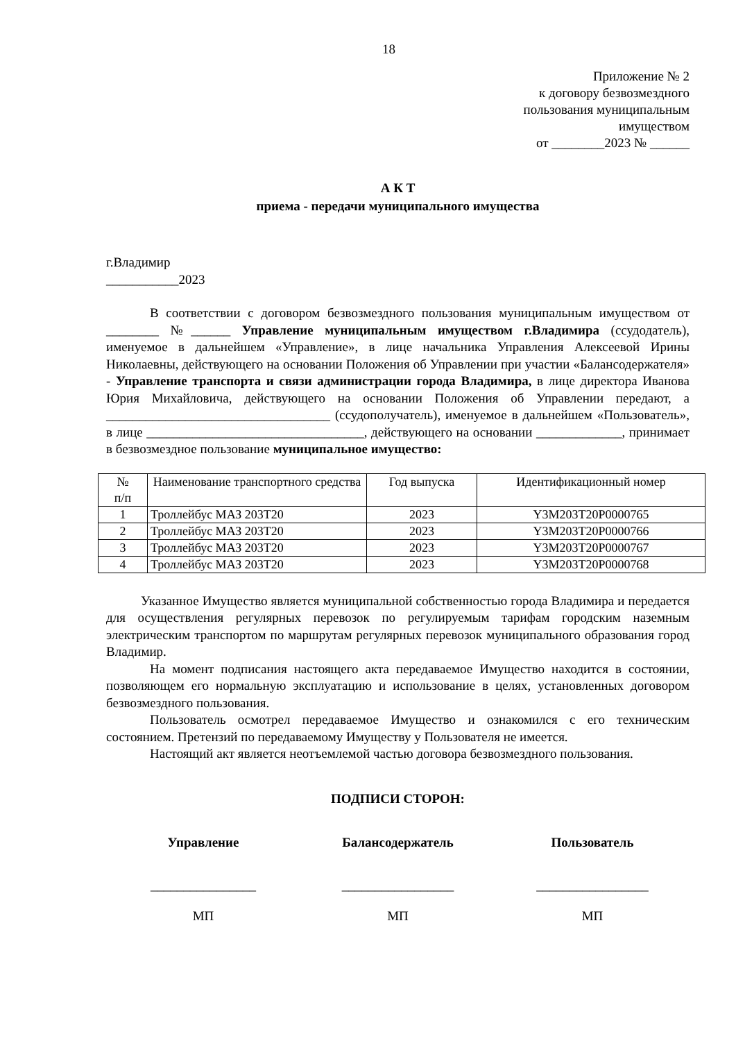18
Приложение № 2
к договору безвозмездного
пользования муниципальным
имуществом
от ________2023 № ______
А К Т
приема - передачи муниципального имущества
г.Владимир
___________2023
В соответствии с договором безвозмездного пользования муниципальным имуществом от ________ №______ Управление муниципальным имуществом г.Владимира (ссудодатель), именуемое в дальнейшем «Управление», в лице начальника Управления Алексеевой Ирины Николаевны, действующего на основании Положения об Управлении при участии «Балансодержателя» - Управление транспорта и связи администрации города Владимира, в лице директора Иванова Юрия Михайловича, действующего на основании Положения об Управлении передают, а __________________________________ (ссудополучатель), именуемое в дальнейшем «Пользователь», в лице _________________________________, действующего на основании _____________, принимает в безвозмездное пользование муниципальное имущество:
| № п/п | Наименование транспортного средства | Год выпуска | Идентификационный номер |
| --- | --- | --- | --- |
| 1 | Троллейбус МАЗ 203Т20 | 2023 | Y3M203T20P0000765 |
| 2 | Троллейбус МАЗ 203Т20 | 2023 | Y3M203T20P0000766 |
| 3 | Троллейбус МАЗ 203Т20 | 2023 | Y3M203T20P0000767 |
| 4 | Троллейбус МАЗ 203Т20 | 2023 | Y3M203T20P0000768 |
Указанное Имущество является муниципальной собственностью города Владимира и передается для осуществления регулярных перевозок по регулируемым тарифам городским наземным электрическим транспортом по маршрутам регулярных перевозок муниципального образования город Владимир.
На момент подписания настоящего акта передаваемое Имущество находится в состоянии, позволяющем его нормальную эксплуатацию и использование в целях, установленных договором безвозмездного пользования.
Пользователь осмотрел передаваемое Имущество и ознакомился с его техническим состоянием. Претензий по передаваемому Имуществу у Пользователя не имеется.
Настоящий акт является неотъемлемой частью договора безвозмездного пользования.
ПОДПИСИ СТОРОН:
Управление Балансодержатель Пользователь
________________ _________________ _________________
МП МП МП